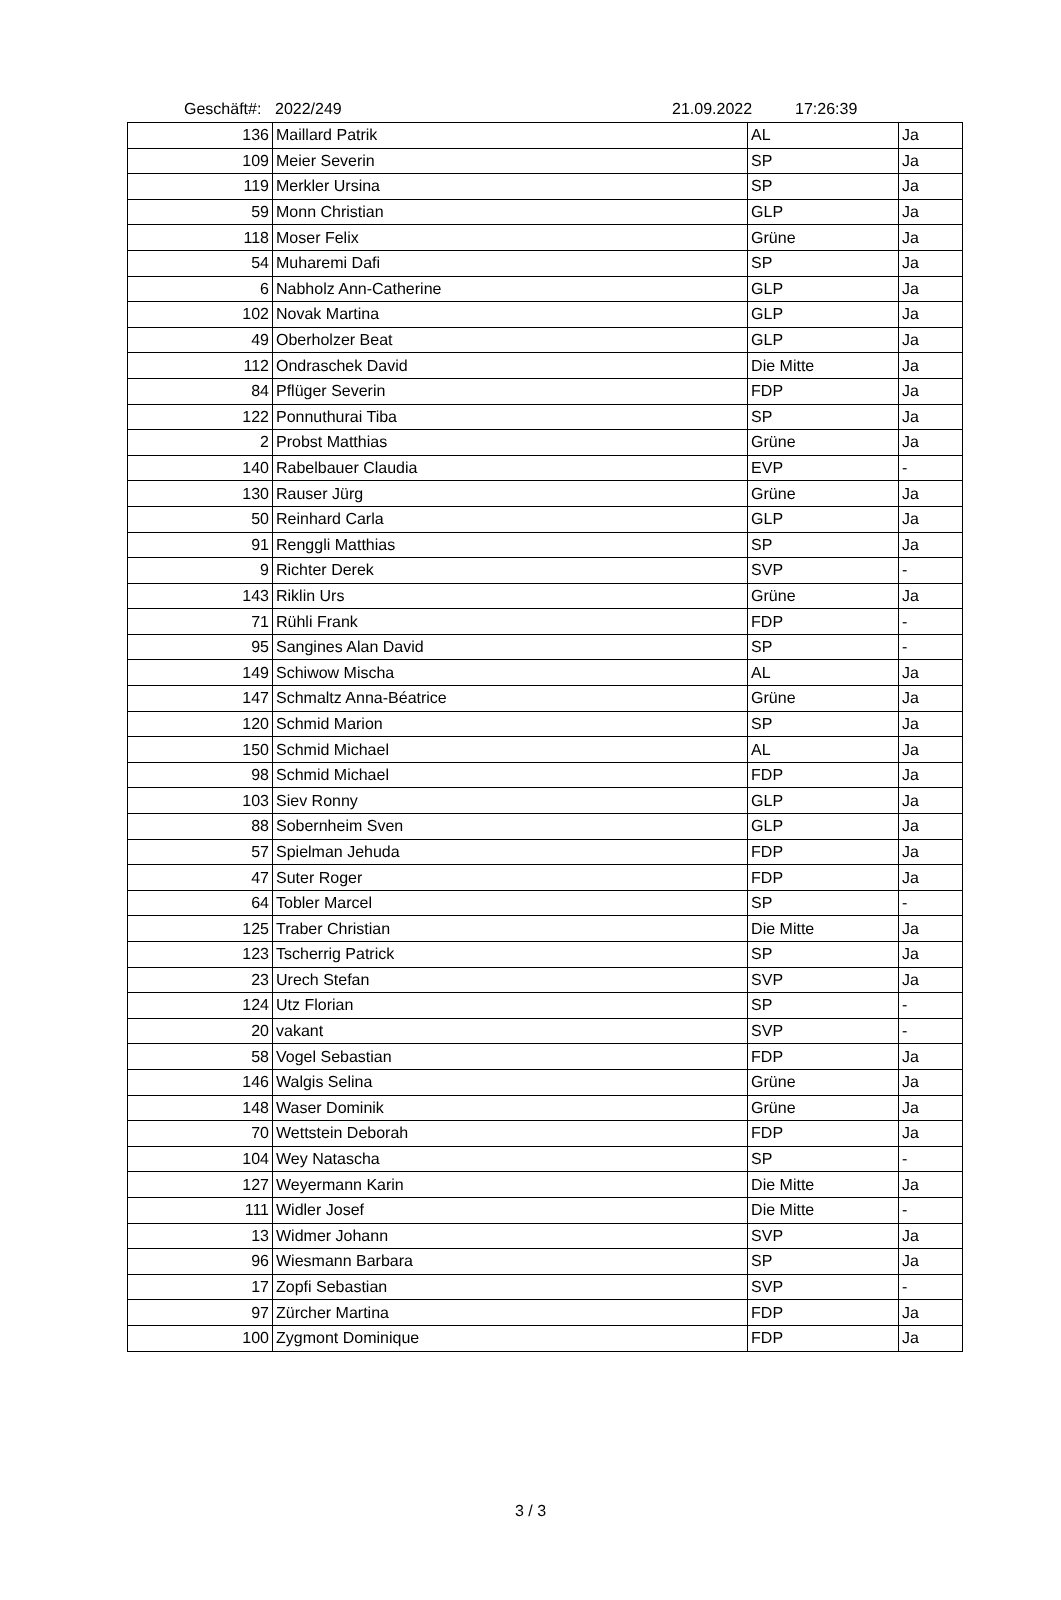Geschäft#: 2022/249 21.09.2022 17:26:39
| 136 | Maillard Patrik | AL | Ja |
| 109 | Meier Severin | SP | Ja |
| 119 | Merkler Ursina | SP | Ja |
| 59 | Monn Christian | GLP | Ja |
| 118 | Moser Felix | Grüne | Ja |
| 54 | Muharemi Dafi | SP | Ja |
| 6 | Nabholz Ann-Catherine | GLP | Ja |
| 102 | Novak Martina | GLP | Ja |
| 49 | Oberholzer Beat | GLP | Ja |
| 112 | Ondraschek David | Die Mitte | Ja |
| 84 | Pflüger Severin | FDP | Ja |
| 122 | Ponnuthurai Tiba | SP | Ja |
| 2 | Probst Matthias | Grüne | Ja |
| 140 | Rabelbauer Claudia | EVP | - |
| 130 | Rauser Jürg | Grüne | Ja |
| 50 | Reinhard Carla | GLP | Ja |
| 91 | Renggli Matthias | SP | Ja |
| 9 | Richter Derek | SVP | - |
| 143 | Riklin Urs | Grüne | Ja |
| 71 | Rühli Frank | FDP | - |
| 95 | Sangines Alan David | SP | - |
| 149 | Schiwow Mischa | AL | Ja |
| 147 | Schmaltz Anna-Béatrice | Grüne | Ja |
| 120 | Schmid Marion | SP | Ja |
| 150 | Schmid Michael | AL | Ja |
| 98 | Schmid Michael | FDP | Ja |
| 103 | Siev Ronny | GLP | Ja |
| 88 | Sobernheim Sven | GLP | Ja |
| 57 | Spielman Jehuda | FDP | Ja |
| 47 | Suter Roger | FDP | Ja |
| 64 | Tobler Marcel | SP | - |
| 125 | Traber Christian | Die Mitte | Ja |
| 123 | Tscherrig Patrick | SP | Ja |
| 23 | Urech Stefan | SVP | Ja |
| 124 | Utz Florian | SP | - |
| 20 | vakant | SVP | - |
| 58 | Vogel Sebastian | FDP | Ja |
| 146 | Walgis Selina | Grüne | Ja |
| 148 | Waser Dominik | Grüne | Ja |
| 70 | Wettstein Deborah | FDP | Ja |
| 104 | Wey Natascha | SP | - |
| 127 | Weyermann Karin | Die Mitte | Ja |
| 111 | Widler Josef | Die Mitte | - |
| 13 | Widmer Johann | SVP | Ja |
| 96 | Wiesmann Barbara | SP | Ja |
| 17 | Zopfi Sebastian | SVP | - |
| 97 | Zürcher Martina | FDP | Ja |
| 100 | Zygmont Dominique | FDP | Ja |
3 / 3